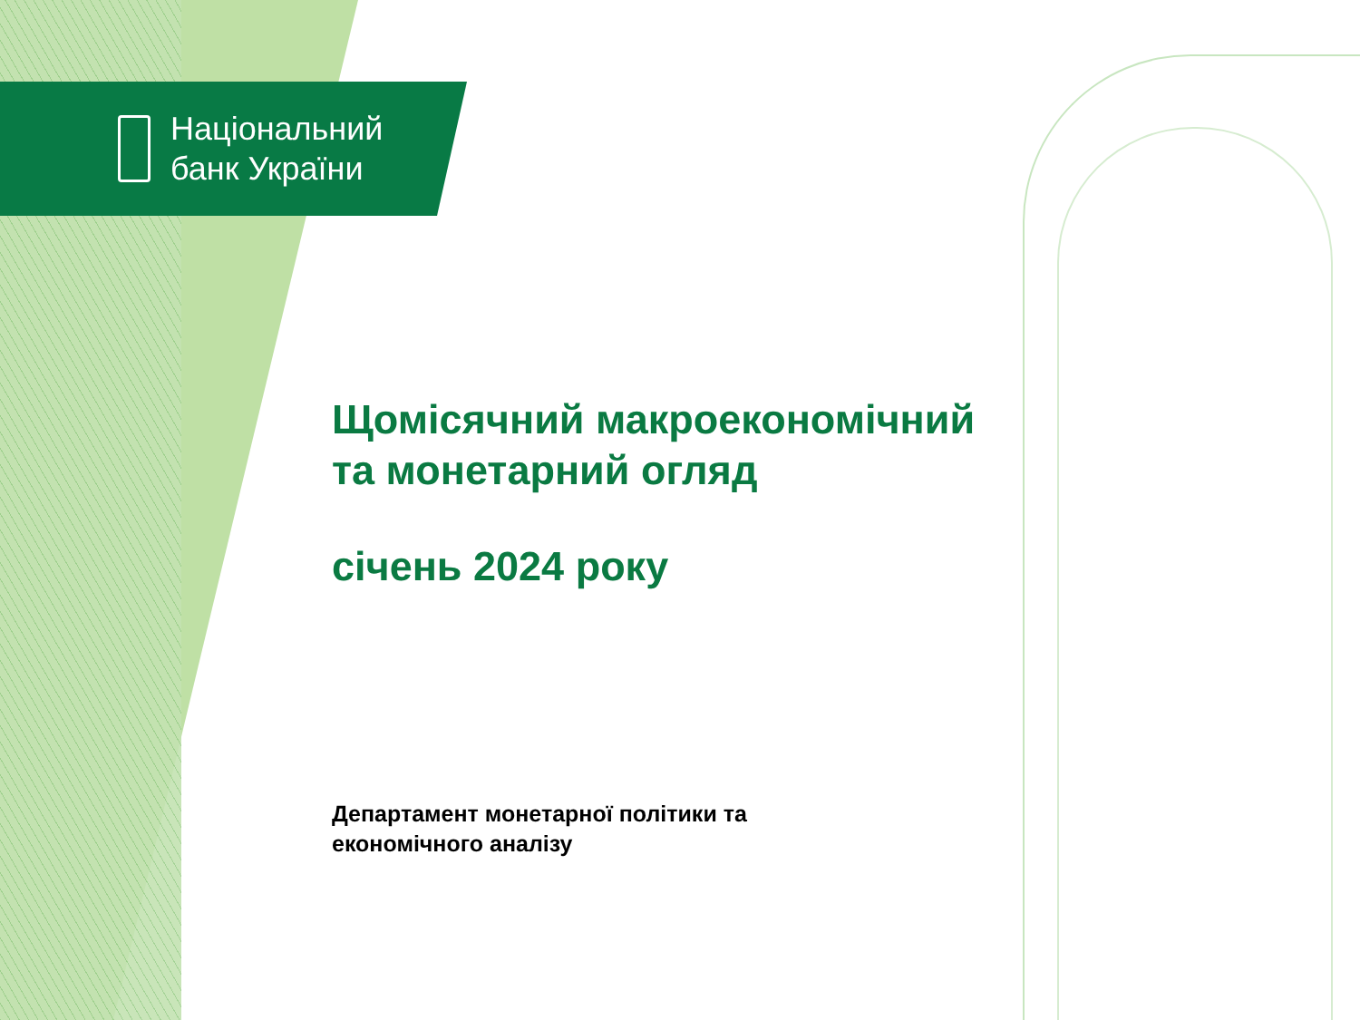Національний
банк України
Щомісячний макроекономічний
та монетарний огляд
січень 2024 року
Департамент монетарної політики та
економічного аналізу